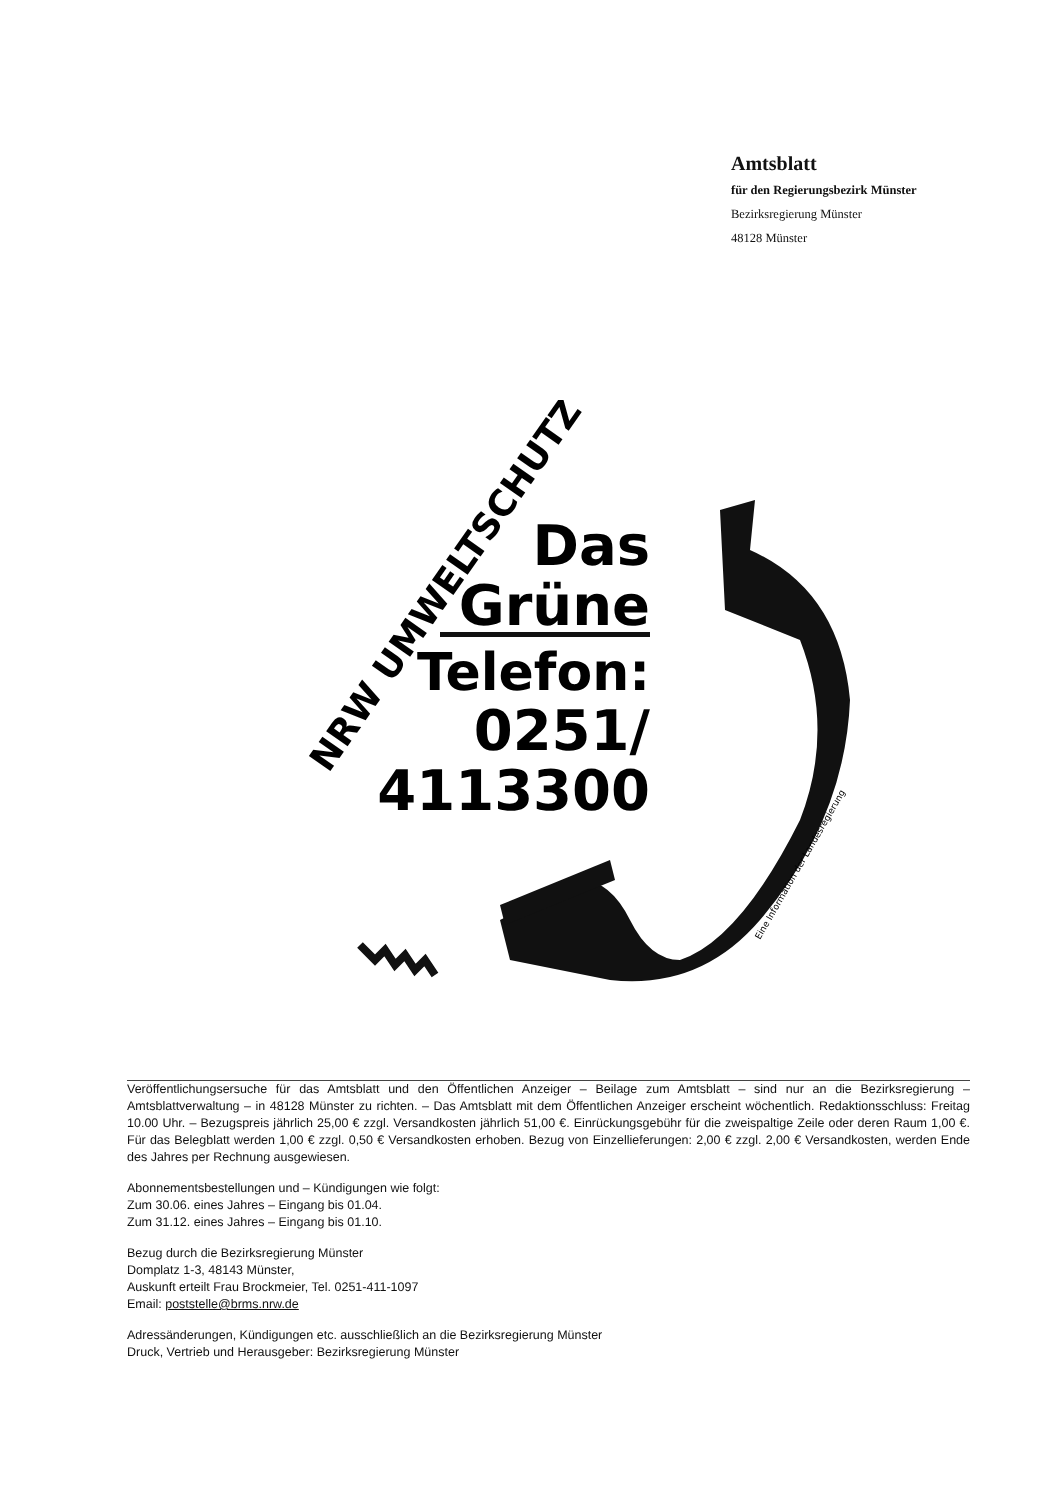Amtsblatt
für den Regierungsbezirk Münster
Bezirksregierung Münster
48128 Münster
NRW UMWELTSCHUTZ
Das
Grüne
Telefon:
0251/
4113300
Eine Information der Landesregierung
Veröffentlichungsersuche für das Amtsblatt und den Öffentlichen Anzeiger – Beilage zum Amtsblatt – sind nur an die Bezirksregierung – Amtsblattverwaltung – in 48128 Münster zu richten. – Das Amtsblatt mit dem Öffentlichen Anzeiger erscheint wöchentlich. Redaktionsschluss: Freitag 10.00 Uhr. – Bezugspreis jährlich 25,00 € zzgl. Versandkosten jährlich 51,00 €. Einrückungsgebühr für die zweispaltige Zeile oder deren Raum 1,00 €. Für das Belegblatt werden 1,00 € zzgl. 0,50 € Versandkosten erhoben. Bezug von Einzellieferungen: 2,00 € zzgl. 2,00 € Versandkosten, werden Ende des Jahres per Rechnung ausgewiesen.
Abonnementsbestellungen und – Kündigungen wie folgt:
Zum 30.06. eines Jahres – Eingang bis 01.04.
Zum 31.12. eines Jahres – Eingang bis 01.10.
Bezug durch die Bezirksregierung Münster
Domplatz 1-3, 48143 Münster,
Auskunft erteilt Frau Brockmeier, Tel. 0251-411-1097
Email: poststelle@brms.nrw.de
Adressänderungen, Kündigungen etc. ausschließlich an die Bezirksregierung Münster
Druck, Vertrieb und Herausgeber: Bezirksregierung Münster